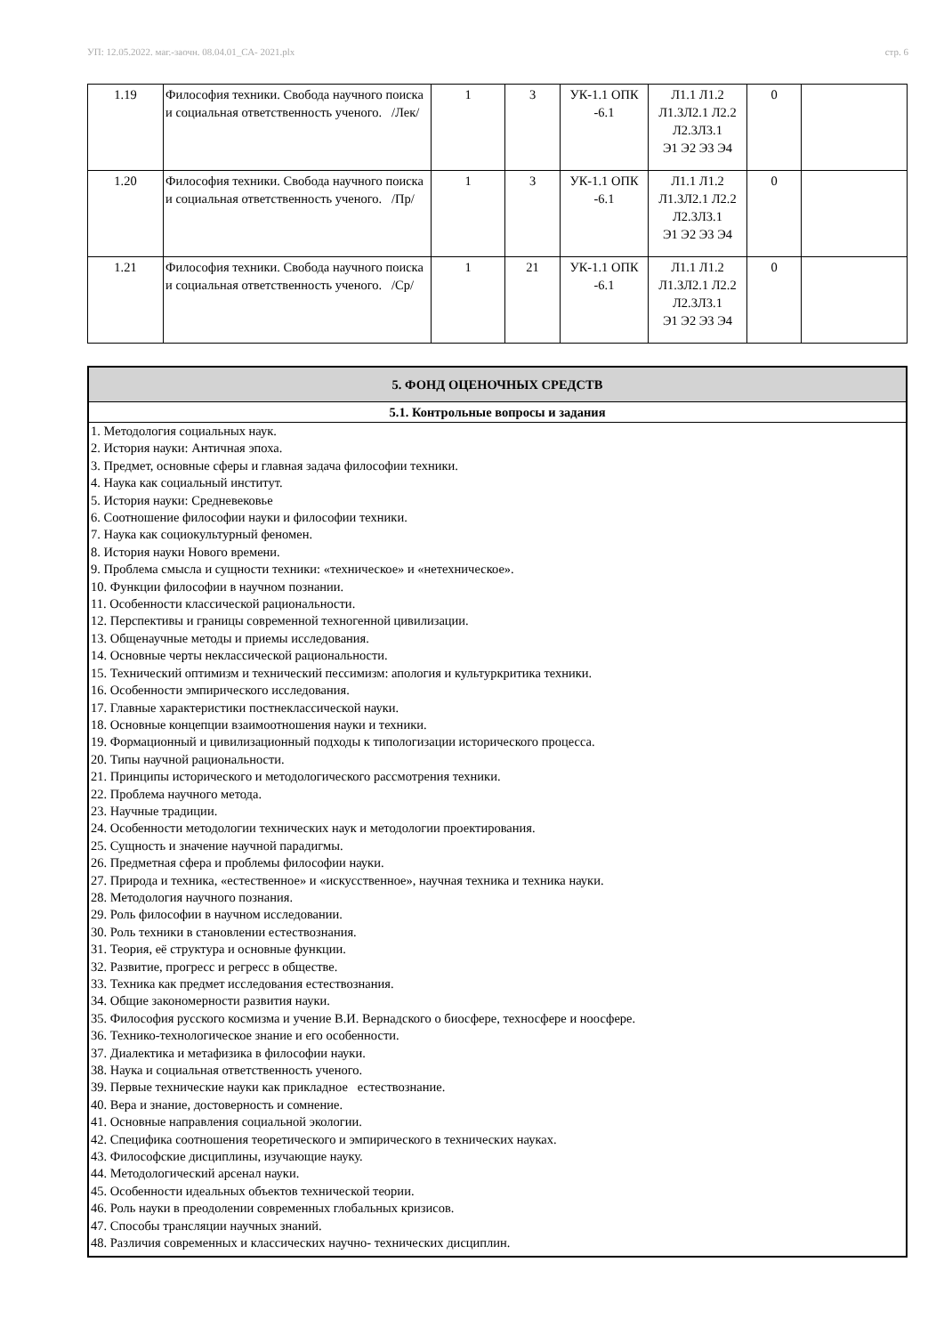УП: 12.05.2022. маг.-заочн. 08.04.01_СА- 2021.plx стр. 6
| 1.19 | Философия техники. Свобода научного поиска и социальная ответственность ученого. /Лек/ | 1 | 3 | УК-1.1 ОПК -6.1 | Л1.1 Л1.2 Л1.3Л2.1 Л2.2 Л2.3Л3.1 Э1 Э2 Э3 Э4 | 0 | |
| 1.20 | Философия техники. Свобода научного поиска и социальная ответственность ученого. /Пр/ | 1 | 3 | УК-1.1 ОПК -6.1 | Л1.1 Л1.2 Л1.3Л2.1 Л2.2 Л2.3Л3.1 Э1 Э2 Э3 Э4 | 0 | |
| 1.21 | Философия техники. Свобода научного поиска и социальная ответственность ученого. /Ср/ | 1 | 21 | УК-1.1 ОПК -6.1 | Л1.1 Л1.2 Л1.3Л2.1 Л2.2 Л2.3Л3.1 Э1 Э2 Э3 Э4 | 0 | |
| 5. ФОНД ОЦЕНОЧНЫХ СРЕДСТВ |
| 5.1. Контрольные вопросы и задания |
| 1. Методология социальных наук. 2. История науки: Античная эпоха. 3. Предмет, основные сферы и главная задача философии техники. 4. Наука как социальный институт. 5. История науки: Средневековье 6. Соотношение философии науки и философии техники. 7. Наука как социокультурный феномен. 8. История науки Нового времени. 9. Проблема смысла и сущности техники: «техническое» и «нетехническое». 10. Функции философии в научном познании. 11. Особенности классической рациональности. 12. Перспективы и границы современной техногенной цивилизации. 13. Общенаучные методы и приемы исследования. 14. Основные черты неклассической рациональности. 15. Технический оптимизм и технический пессимизм: апология и культуркритика техники. 16. Особенности эмпирического исследования. 17. Главные характеристики постнеклассической науки. 18. Основные концепции взаимоотношения науки и техники. 19. Формационный и цивилизационный подходы к типологизации исторического процесса. 20. Типы научной рациональности. 21. Принципы исторического и методологического рассмотрения техники. 22. Проблема научного метода. 23. Научные традиции. 24. Особенности методологии технических наук и методологии проектирования. 25. Сущность и значение научной парадигмы. 26. Предметная сфера и проблемы философии науки. 27. Природа и техника, «естественное» и «искусственное», научная техника и техника науки. 28. Методология научного познания. 29. Роль философии в научном исследовании. 30. Роль техники в становлении естествознания. 31. Теория, её структура и основные функции. 32. Развитие, прогресс и регресс в обществе. 33. Техника как предмет исследования естествознания. 34. Общие закономерности развития науки. 35. Философия русского космизма и учение В.И. Вернадского о биосфере, техносфере и ноосфере. 36. Технико-технологическое знание и его особенности. 37. Диалектика и метафизика в философии науки. 38. Наука и социальная ответственность ученого. 39. Первые технические науки как прикладное естествознание. 40. Вера и знание, достоверность и сомнение. 41. Основные направления социальной экологии. 42. Специфика соотношения теоретического и эмпирического в технических науках. 43. Философские дисциплины, изучающие науку. 44. Методологический арсенал науки. 45. Особенности идеальных объектов технической теории. 46. Роль науки в преодолении современных глобальных кризисов. 47. Способы трансляции научных знаний. 48. Различия современных и классических научно- технических дисциплин. |